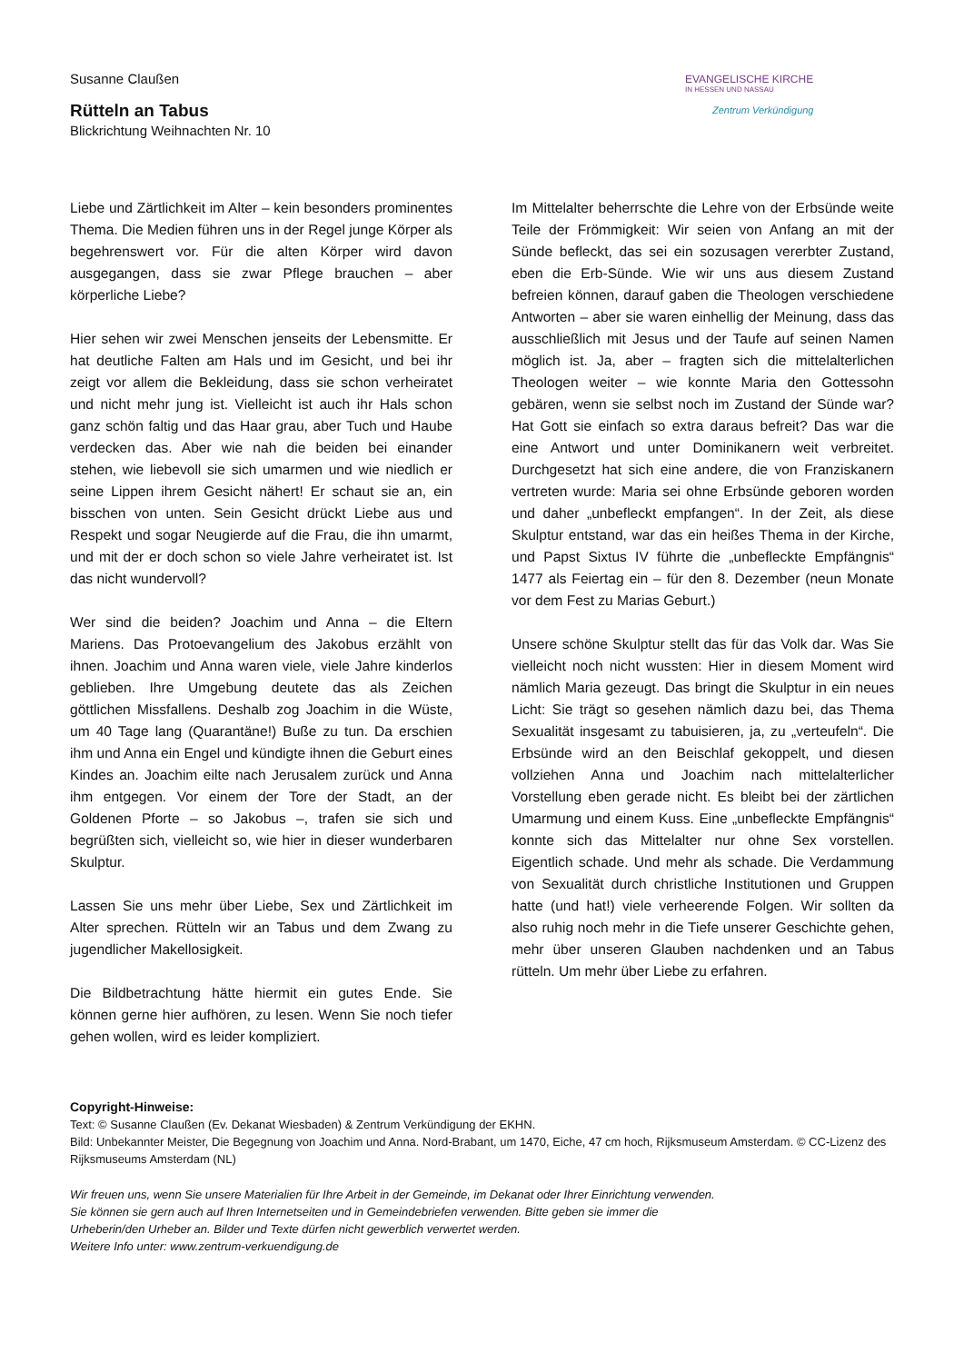Susanne Claußen
Rütteln an Tabus
Blickrichtung Weihnachten Nr. 10
EVANGELISCHE KIRCHE
IN HESSEN UND NASSAU
Zentrum Verkündigung
Liebe und Zärtlichkeit im Alter – kein besonders prominentes Thema. Die Medien führen uns in der Regel junge Körper als begehrenswert vor. Für die alten Körper wird davon ausgegangen, dass sie zwar Pflege brauchen – aber körperliche Liebe?
Hier sehen wir zwei Menschen jenseits der Lebens­mitte. Er hat deutliche Falten am Hals und im Gesicht, und bei ihr zeigt vor allem die Bekleidung, dass sie schon verheiratet und nicht mehr jung ist. Vielleicht ist auch ihr Hals schon ganz schön faltig und das Haar grau, aber Tuch und Haube verdecken das. Aber wie nah die beiden bei einander stehen, wie liebevoll sie sich umarmen und wie niedlich er seine Lippen ihrem Gesicht nähert! Er schaut sie an, ein bisschen von unten. Sein Gesicht drückt Liebe aus und Respekt und sogar Neugierde auf die Frau, die ihn umarmt, und mit der er doch schon so viele Jahre verheiratet ist. Ist das nicht wundervoll?
Wer sind die beiden? Joachim und Anna – die Eltern Mariens. Das Protoevangelium des Jakobus erzählt von ihnen. Joachim und Anna waren viele, viele Jahre kinderlos geblieben. Ihre Umgebung deutete das als Zeichen göttlichen Missfallens. Deshalb zog Joachim in die Wüste, um 40 Tage lang (Quarantäne!) Buße zu tun. Da erschien ihm und Anna ein Engel und kündigte ihnen die Geburt eines Kindes an. Joachim eilte nach Jerusalem zurück und Anna ihm entgegen. Vor einem der Tore der Stadt, an der Goldenen Pforte – so Jakobus –, trafen sie sich und begrüßten sich, viel­leicht so, wie hier in dieser wunderbaren Skulptur.
Lassen Sie uns mehr über Liebe, Sex und Zärtlichkeit im Alter sprechen. Rütteln wir an Tabus und dem Zwang zu jugendlicher Makellosigkeit.
Die Bildbetrachtung hätte hiermit ein gutes Ende. Sie können gerne hier aufhören, zu lesen. Wenn Sie noch tiefer gehen wollen, wird es leider kompliziert.
Im Mittelalter beherrschte die Lehre von der Erbsünde weite Teile der Frömmigkeit: Wir seien von Anfang an mit der Sünde befleckt, das sei ein sozusagen vererbter Zustand, eben die Erb-Sünde. Wie wir uns aus diesem Zustand befreien können, darauf gaben die Theologen verschiedene Antworten – aber sie waren einhellig der Meinung, dass das ausschließlich mit Jesus und der Taufe auf seinen Namen möglich ist. Ja, aber – fragten sich die mittel­alterlichen Theologen weiter – wie konnte Maria den Gottessohn gebären, wenn sie selbst noch im Zustand der Sünde war? Hat Gott sie einfach so extra daraus befreit? Das war die eine Antwort und unter Domi­nikanern weit verbreitet. Durchgesetzt hat sich eine andere, die von Franziskanern vertreten wurde: Maria sei ohne Erbsünde geboren worden und daher „unbefleckt empfangen“. In der Zeit, als diese Skulp­tur entstand, war das ein heißes Thema in der Kirche, und Papst Sixtus IV führte die „unbefleckte Empfäng­nis“ 1477 als Feiertag ein – für den 8. Dezember (neun Monate vor dem Fest zu Marias Geburt.)
Unsere schöne Skulptur stellt das für das Volk dar. Was Sie vielleicht noch nicht wussten: Hier in diesem Moment wird nämlich Maria gezeugt. Das bringt die Skulptur in ein neues Licht: Sie trägt so gesehen nämlich dazu bei, das Thema Sexualität insgesamt zu tabuisieren, ja, zu „verteufeln“. Die Erbsünde wird an den Beischlaf gekoppelt, und diesen vollziehen Anna und Joachim nach mittelalterlicher Vorstellung eben gerade nicht. Es bleibt bei der zärtlichen Umarmung und einem Kuss. Eine „unbefleckte Empfängnis“ konnte sich das Mittelalter nur ohne Sex vorstellen. Eigentlich schade. Und mehr als schade. Die Verdam­mung von Sexualität durch christliche Institutionen und Gruppen hatte (und hat!) viele verheerende Folgen. Wir sollten da also ruhig noch mehr in die Tiefe unserer Geschichte gehen, mehr über unseren Glauben nachdenken und an Tabus rütteln. Um mehr über Liebe zu erfahren.
Copyright-Hinweise:
Text: © Susanne Claußen (Ev. Dekanat Wiesbaden) & Zentrum Verkündigung der EKHN.
Bild: Unbekannter Meister, Die Begegnung von Joachim und Anna. Nord-Brabant, um 1470, Eiche, 47 cm hoch, Rijksmuseum Amsterdam. © CC-Lizenz des Rijksmuseums Amsterdam (NL)
Wir freuen uns, wenn Sie unsere Materialien für Ihre Arbeit in der Gemeinde, im Dekanat oder Ihrer Einrichtung verwenden.
Sie können sie gern auch auf Ihren Internetseiten und in Gemeindebriefen verwenden. Bitte geben sie immer die
Urheberin/den Urheber an. Bilder und Texte dürfen nicht gewerblich verwertet werden.
Weitere Info unter: www.zentrum-verkuendigung.de